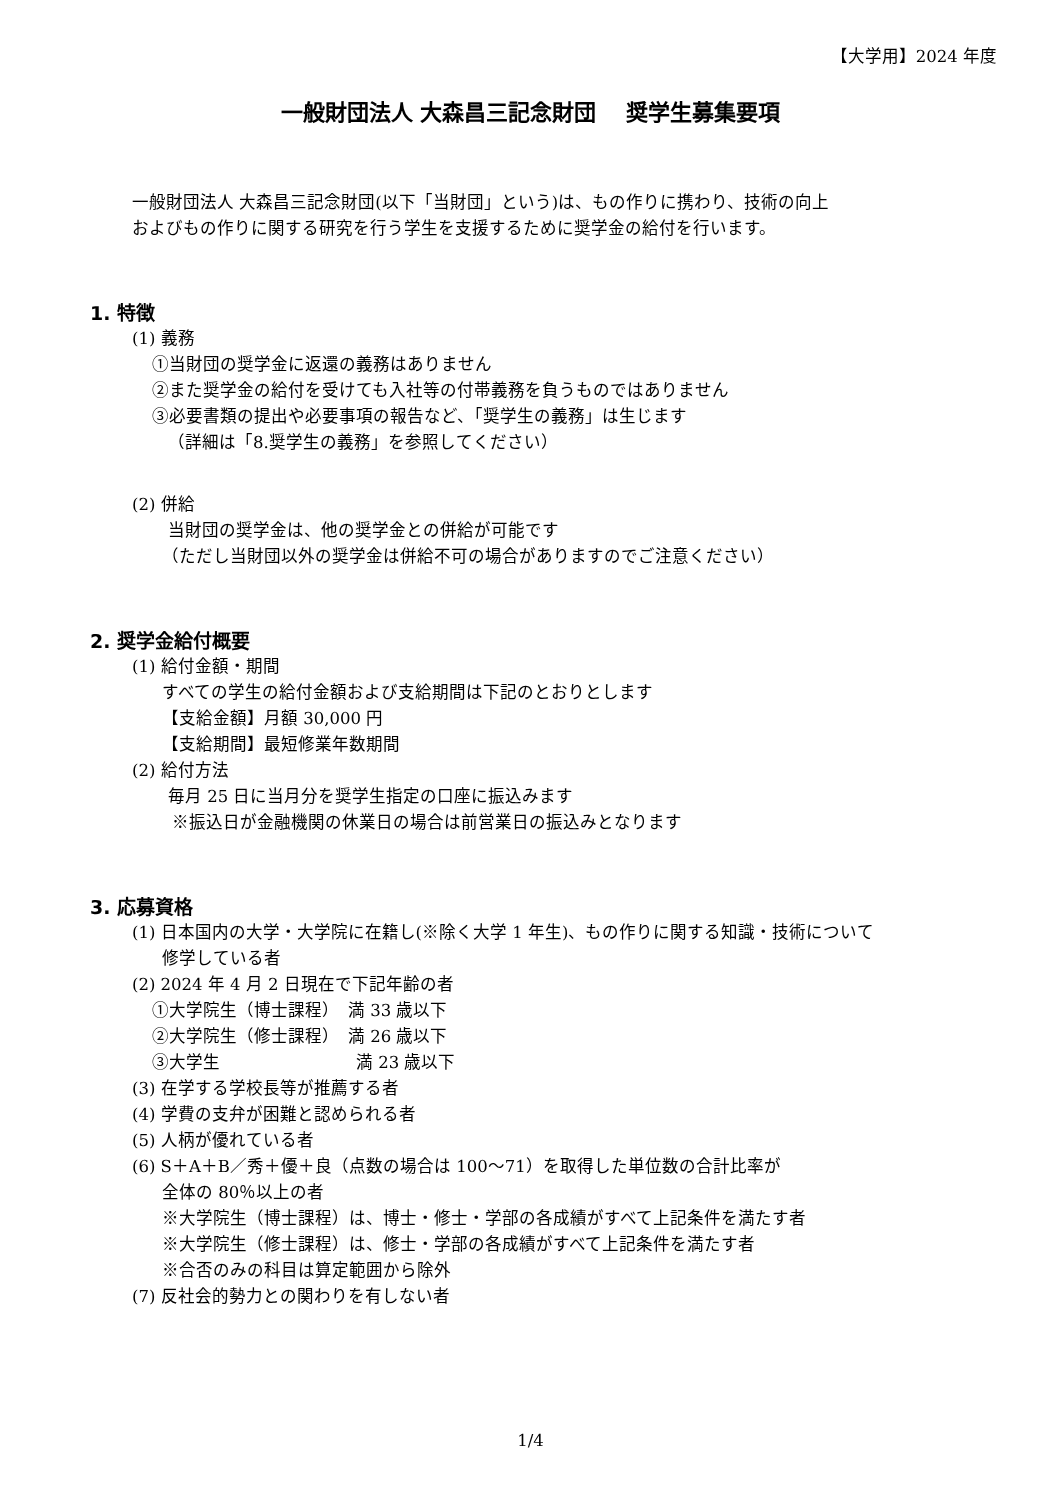【大学用】2024 年度
一般財団法人 大森昌三記念財団　 奨学生募集要項
一般財団法人 大森昌三記念財団(以下「当財団」という)は、もの作りに携わり、技術の向上
およびもの作りに関する研究を行う学生を支援するために奨学金の給付を行います。
1. 特徴
(1) 義務
①当財団の奨学金に返還の義務はありません
②また奨学金の給付を受けても入社等の付帯義務を負うものではありません
③必要書類の提出や必要事項の報告など、「奨学生の義務」は生じます
（詳細は「8.奨学生の義務」を参照してください）
(2) 併給
当財団の奨学金は、他の奨学金との併給が可能です
（ただし当財団以外の奨学金は併給不可の場合がありますのでご注意ください）
2. 奨学金給付概要
(1) 給付金額・期間
すべての学生の給付金額および支給期間は下記のとおりとします
【支給金額】月額 30,000 円
【支給期間】最短修業年数期間
(2) 給付方法
毎月 25 日に当月分を奨学生指定の口座に振込みます
※振込日が金融機関の休業日の場合は前営業日の振込みとなります
3. 応募資格
(1) 日本国内の大学・大学院に在籍し(※除く大学 1 年生)、もの作りに関する知識・技術について
修学している者
(2) 2024 年 4 月 2 日現在で下記年齢の者
①大学院生（博士課程）　満 33 歳以下
②大学院生（修士課程）　満 26 歳以下
③大学生　　　　　　　　満 23 歳以下
(3) 在学する学校長等が推薦する者
(4) 学費の支弁が困難と認められる者
(5) 人柄が優れている者
(6) S＋A＋B／秀＋優＋良（点数の場合は 100～71）を取得した単位数の合計比率が
全体の 80％以上の者
※大学院生（博士課程）は、博士・修士・学部の各成績がすべて上記条件を満たす者
※大学院生（修士課程）は、修士・学部の各成績がすべて上記条件を満たす者
※合否のみの科目は算定範囲から除外
(7) 反社会的勢力との関わりを有しない者
1/4